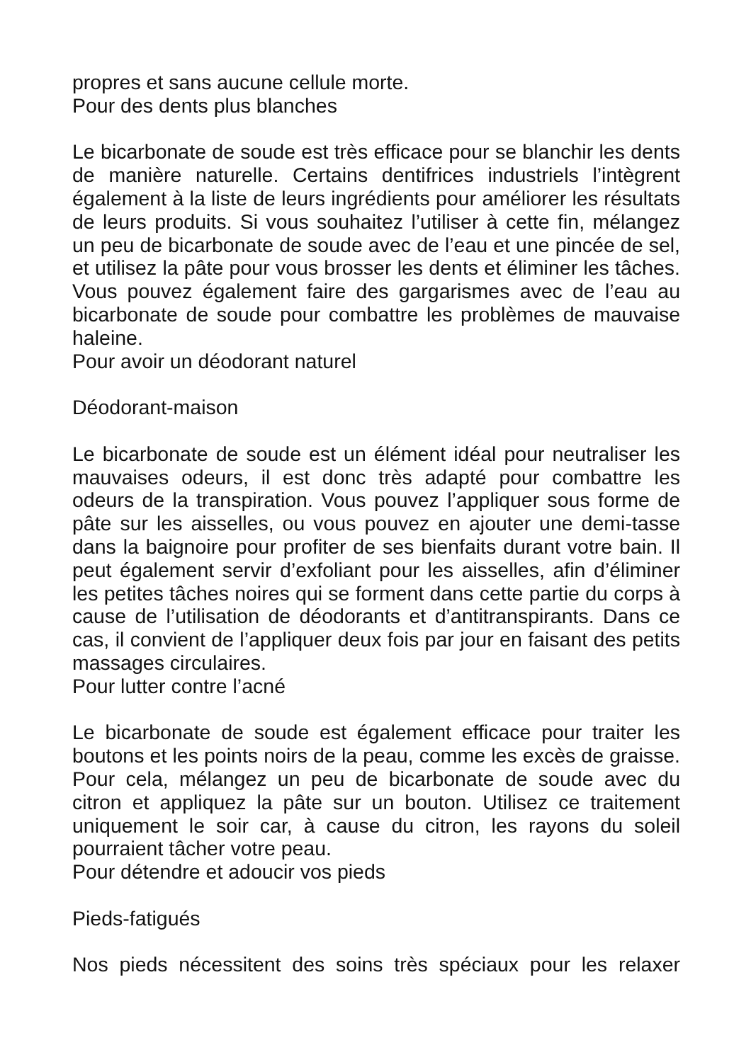propres et sans aucune cellule morte.
Pour des dents plus blanches
Le bicarbonate de soude est très efficace pour se blanchir les dents de manière naturelle. Certains dentifrices industriels l’intègrent également à la liste de leurs ingrédients pour améliorer les résultats de leurs produits. Si vous souhaitez l’utiliser à cette fin, mélangez un peu de bicarbonate de soude avec de l’eau et une pincée de sel, et utilisez la pâte pour vous brosser les dents et éliminer les tâches. Vous pouvez également faire des gargarismes avec de l’eau au bicarbonate de soude pour combattre les problèmes de mauvaise haleine.
Pour avoir un déodorant naturel
Déodorant-maison
Le bicarbonate de soude est un élément idéal pour neutraliser les mauvaises odeurs, il est donc très adapté pour combattre les odeurs de la transpiration. Vous pouvez l’appliquer sous forme de pâte sur les aisselles, ou vous pouvez en ajouter une demi-tasse dans la baignoire pour profiter de ses bienfaits durant votre bain. Il peut également servir d’exfoliant pour les aisselles, afin d’éliminer les petites tâches noires qui se forment dans cette partie du corps à cause de l’utilisation de déodorants et d’antitranspirants. Dans ce cas, il convient de l’appliquer deux fois par jour en faisant des petits massages circulaires.
Pour lutter contre l’acné
Le bicarbonate de soude est également efficace pour traiter les boutons et les points noirs de la peau, comme les excès de graisse. Pour cela, mélangez un peu de bicarbonate de soude avec du citron et appliquez la pâte sur un bouton. Utilisez ce traitement uniquement le soir car, à cause du citron, les rayons du soleil pourraient tâcher votre peau.
Pour détendre et adoucir vos pieds
Pieds-fatigués
Nos pieds nécessitent des soins très spéciaux pour les relaxer